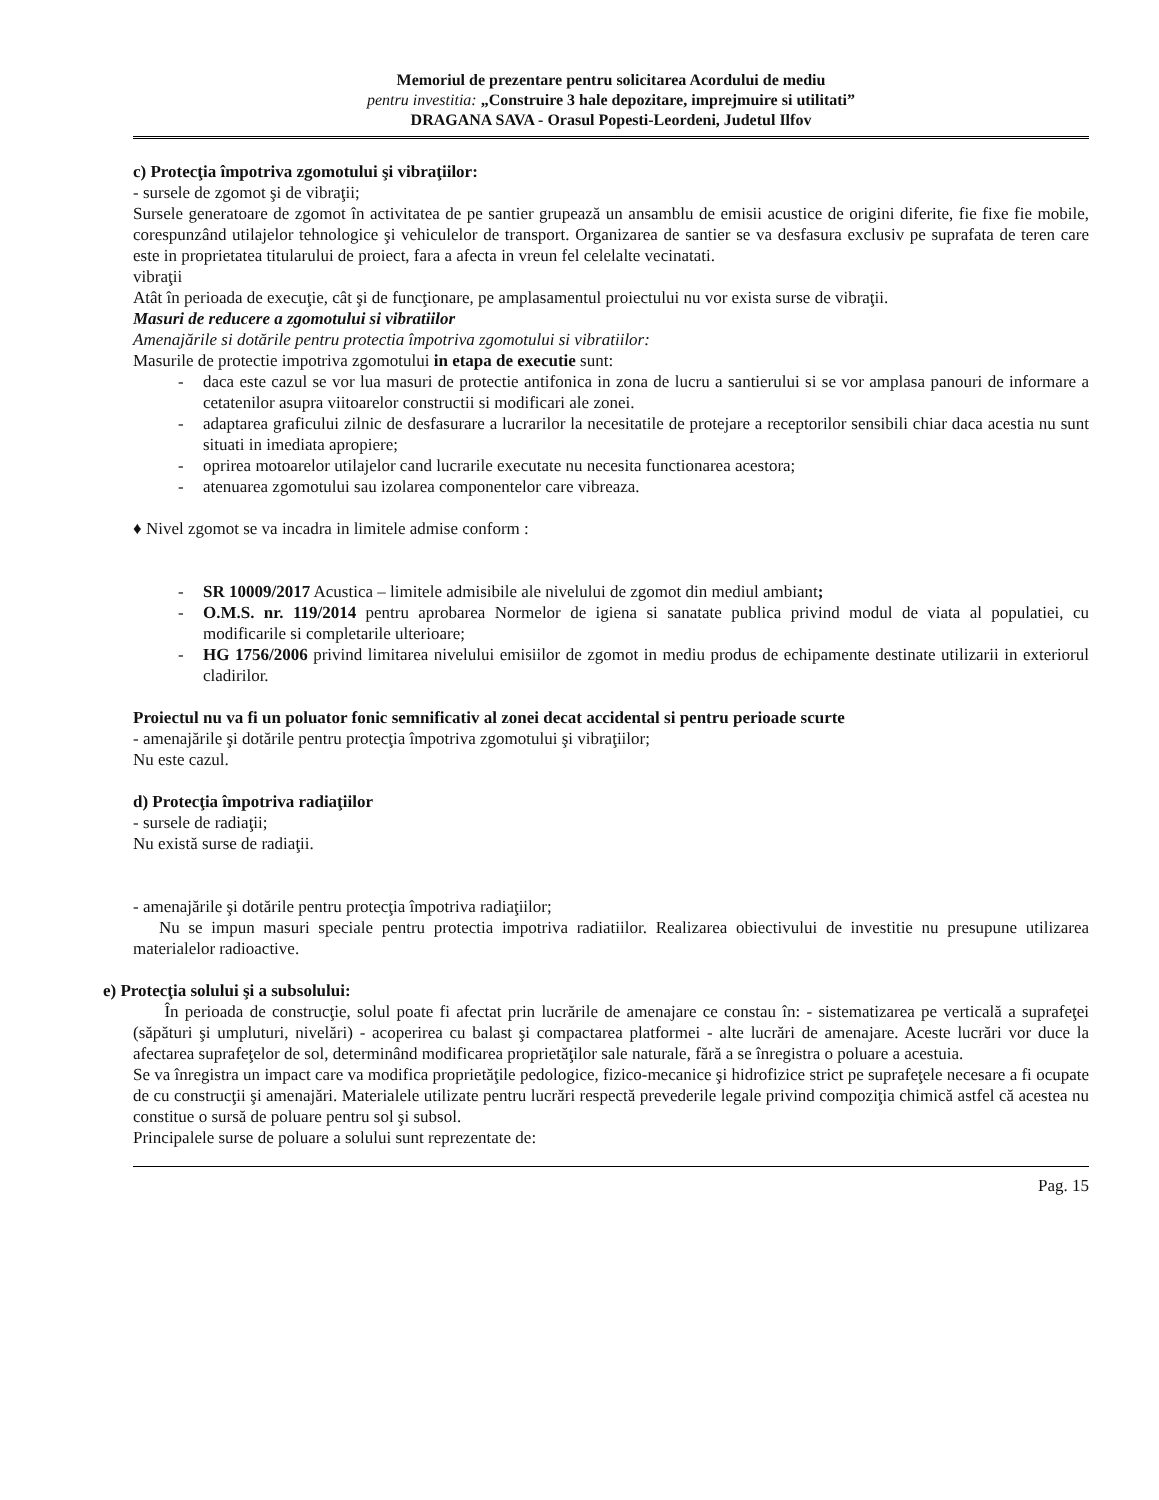Memoriul de prezentare pentru solicitarea Acordului de mediu
pentru investitia: „Construire 3 hale depozitare, imprejmuire si utilitati”
DRAGANA SAVA - Orasul Popesti-Leordeni, Judetul Ilfov
c) Protecţia împotriva zgomotului şi vibraţiilor:
- sursele de zgomot şi de vibraţii;
Sursele generatoare de zgomot în activitatea de pe santier grupează un ansamblu de emisii acustice de origini diferite, fie fixe fie mobile, corespunzând utilajelor tehnologice şi vehiculelor de transport. Organizarea de santier se va desfasura exclusiv pe suprafata de teren care este in proprietatea titularului de proiect, fara a afecta in vreun fel celelalte vecinatati.
vibraţii
Atât în perioada de execuţie, cât şi de funcţionare, pe amplasamentul proiectului nu vor exista surse de vibraţii.
Masuri de reducere a zgomotului si vibratiilor
Amenajările si dotările pentru protectia împotriva zgomotului si vibratiilor:
Masurile de protectie impotriva zgomotului in etapa de executie sunt:
- daca este cazul se vor lua masuri de protectie antifonica in zona de lucru a santierului si se vor amplasa panouri de informare a cetatenilor asupra viitoarelor constructii si modificari ale zonei.
- adaptarea graficului zilnic de desfasurare a lucrarilor la necesitatile de protejare a receptorilor sensibili chiar daca acestia nu sunt situati in imediata apropiere;
- oprirea motoarelor utilajelor cand lucrarile executate nu necesita functionarea acestora;
- atenuarea zgomotului sau izolarea componentelor care vibreaza.
♦ Nivel zgomot se va incadra in limitele admise conform :
- SR 10009/2017 Acustica – limitele admisibile ale nivelului de zgomot din mediul ambiant;
- O.M.S. nr. 119/2014 pentru aprobarea Normelor de igiena si sanatate publica privind modul de viata al populatiei, cu modificarile si completarile ulterioare;
- HG 1756/2006 privind limitarea nivelului emisiilor de zgomot in mediu produs de echipamente destinate utilizarii in exteriorul cladirilor.
Proiectul nu va fi un poluator fonic semnificativ al zonei decat accidental si pentru perioade scurte
- amenajările şi dotările pentru protecţia împotriva zgomotului şi vibraţiilor;
Nu este cazul.
d) Protecţia împotriva radiaţiilor
- sursele de radiaţii;
Nu există surse de radiaţii.
- amenajările şi dotările pentru protecţia împotriva radiaţiilor;
Nu se impun masuri speciale pentru protectia impotriva radiatiilor. Realizarea obiectivului de investitie nu presupune utilizarea materialelor radioactive.
e) Protecţia solului şi a subsolului:
În perioada de construcţie, solul poate fi afectat prin lucrările de amenajare ce constau în: - sistematizarea pe verticală a suprafeţei (săpături şi umpluturi, nivelări) - acoperirea cu balast şi compactarea platformei - alte lucrări de amenajare. Aceste lucrări vor duce la afectarea suprafeţelor de sol, determinând modificarea proprietăţilor sale naturale, fără a se înregistra o poluare a acestuia.
Se va înregistra un impact care va modifica proprietăţile pedologice, fizico-mecanice şi hidrofizice strict pe suprafeţele necesare a fi ocupate de cu construcţii şi amenajări. Materialele utilizate pentru lucrări respectă prevederile legale privind compoziţia chimică astfel că acestea nu constitue o sursă de poluare pentru sol şi subsol.
Principalele surse de poluare a solului sunt reprezentate de:
Pag. 15